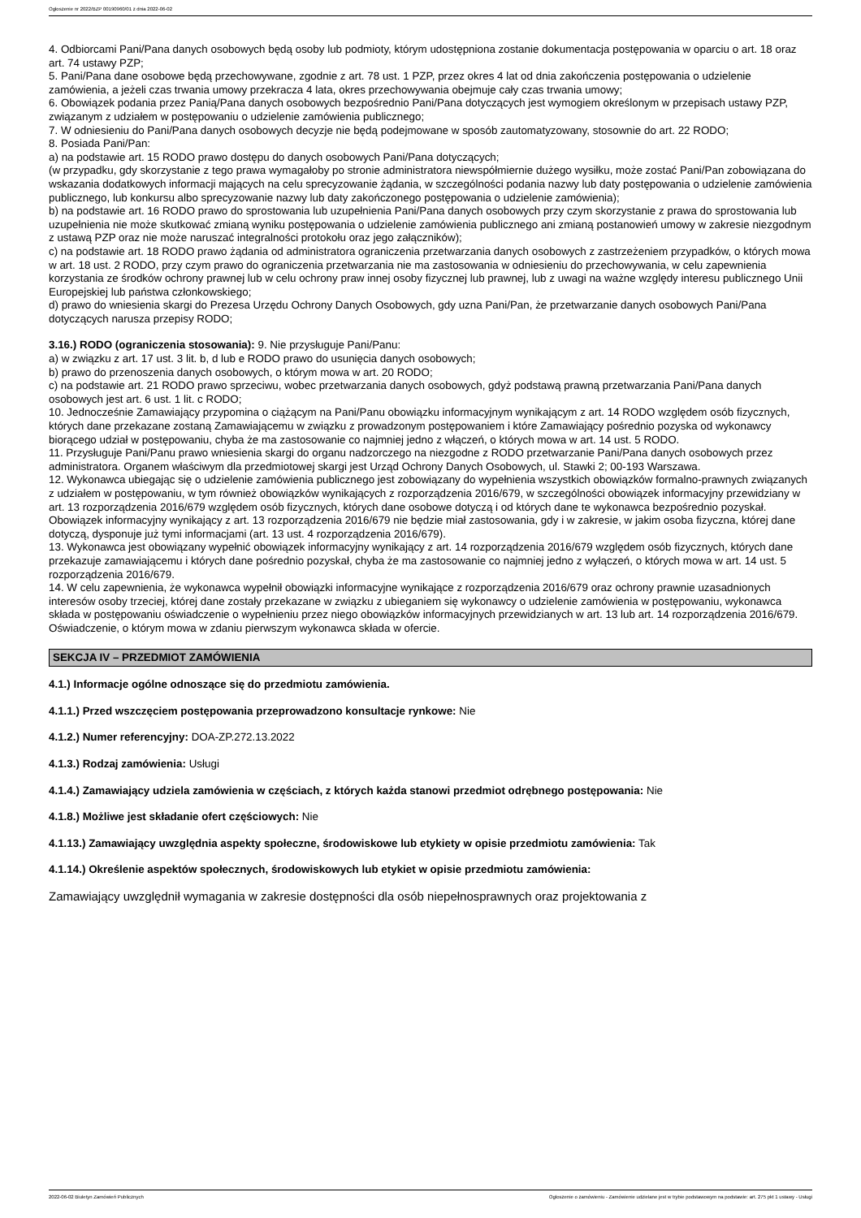Ogłoszenie nr 2022/BZP 00190960/01 z dnia 2022-06-02
4. Odbiorcami Pani/Pana danych osobowych będą osoby lub podmioty, którym udostępniona zostanie dokumentacja postępowania w oparciu o art. 18 oraz art. 74 ustawy PZP;
5. Pani/Pana dane osobowe będą przechowywane, zgodnie z art. 78 ust. 1 PZP, przez okres 4 lat od dnia zakończenia postępowania o udzielenie zamówienia, a jeżeli czas trwania umowy przekracza 4 lata, okres przechowywania obejmuje cały czas trwania umowy;
6. Obowiązek podania przez Panią/Pana danych osobowych bezpośrednio Pani/Pana dotyczących jest wymogiem określonym w przepisach ustawy PZP, związanym z udziałem w postępowaniu o udzielenie zamówienia publicznego;
7. W odniesieniu do Pani/Pana danych osobowych decyzje nie będą podejmowane w sposób zautomatyzowany, stosownie do art. 22 RODO;
8. Posiada Pani/Pan:
a) na podstawie art. 15 RODO prawo dostępu do danych osobowych Pani/Pana dotyczących;
(w przypadku, gdy skorzystanie z tego prawa wymagałoby po stronie administratora niewspółmiernie dużego wysiłku, może zostać Pani/Pan zobowiązana do wskazania dodatkowych informacji mających na celu sprecyzowanie żądania, w szczególności podania nazwy lub daty postępowania o udzielenie zamówienia publicznego, lub konkursu albo sprecyzowanie nazwy lub daty zakończonego postępowania o udzielenie zamówienia);
b) na podstawie art. 16 RODO prawo do sprostowania lub uzupełnienia Pani/Pana danych osobowych przy czym skorzystanie z prawa do sprostowania lub uzupełnienia nie może skutkować zmianą wyniku postępowania o udzielenie zamówienia publicznego ani zmianą postanowień umowy w zakresie niezgodnym z ustawą PZP oraz nie może naruszać integralności protokołu oraz jego załączników);
c) na podstawie art. 18 RODO prawo żądania od administratora ograniczenia przetwarzania danych osobowych z zastrzeżeniem przypadków, o których mowa w art. 18 ust. 2 RODO, przy czym prawo do ograniczenia przetwarzania nie ma zastosowania w odniesieniu do przechowywania, w celu zapewnienia korzystania ze środków ochrony prawnej lub w celu ochrony praw innej osoby fizycznej lub prawnej, lub z uwagi na ważne względy interesu publicznego Unii Europejskiej lub państwa członkowskiego;
d) prawo do wniesienia skargi do Prezesa Urzędu Ochrony Danych Osobowych, gdy uzna Pani/Pan, że przetwarzanie danych osobowych Pani/Pana dotyczących narusza przepisy RODO;
3.16.) RODO (ograniczenia stosowania): 9. Nie przysługuje Pani/Panu:
a) w związku z art. 17 ust. 3 lit. b, d lub e RODO prawo do usunięcia danych osobowych;
b) prawo do przenoszenia danych osobowych, o którym mowa w art. 20 RODO;
c) na podstawie art. 21 RODO prawo sprzeciwu, wobec przetwarzania danych osobowych, gdyż podstawą prawną przetwarzania Pani/Pana danych osobowych jest art. 6 ust. 1 lit. c RODO;
10. Jednocześnie Zamawiający przypomina o ciążącym na Pani/Panu obowiązku informacyjnym wynikającym z art. 14 RODO względem osób fizycznych, których dane przekazane zostaną Zamawiającemu w związku z prowadzonym postępowaniem i które Zamawiający pośrednio pozyska od wykonawcy biorącego udział w postępowaniu, chyba że ma zastosowanie co najmniej jedno z włączeń, o których mowa w art. 14 ust. 5 RODO.
11. Przysługuje Pani/Panu prawo wniesienia skargi do organu nadzorczego na niezgodne z RODO przetwarzanie Pani/Pana danych osobowych przez administratora. Organem właściwym dla przedmiotowej skargi jest Urząd Ochrony Danych Osobowych, ul. Stawki 2; 00-193 Warszawa.
12. Wykonawca ubiegając się o udzielenie zamówienia publicznego jest zobowiązany do wypełnienia wszystkich obowiązków formalno-prawnych związanych z udziałem w postępowaniu, w tym również obowiązków wynikających z rozporządzenia 2016/679, w szczególności obowiązek informacyjny przewidziany w art. 13 rozporządzenia 2016/679 względem osób fizycznych, których dane osobowe dotyczą i od których dane te wykonawca bezpośrednio pozyskał. Obowiązek informacyjny wynikający z art. 13 rozporządzenia 2016/679 nie będzie miał zastosowania, gdy i w zakresie, w jakim osoba fizyczna, której dane dotyczą, dysponuje już tymi informacjami (art. 13 ust. 4 rozporządzenia 2016/679).
13. Wykonawca jest obowiązany wypełnić obowiązek informacyjny wynikający z art. 14 rozporządzenia 2016/679 względem osób fizycznych, których dane przekazuje zamawiającemu i których dane pośrednio pozyskał, chyba że ma zastosowanie co najmniej jedno z wyłączeń, o których mowa w art. 14 ust. 5 rozporządzenia 2016/679.
14. W celu zapewnienia, że wykonawca wypełnił obowiązki informacyjne wynikające z rozporządzenia 2016/679 oraz ochrony prawnie uzasadnionych interesów osoby trzeciej, której dane zostały przekazane w związku z ubieganiem się wykonawcy o udzielenie zamówienia w postępowaniu, wykonawca składa w postępowaniu oświadczenie o wypełnieniu przez niego obowiązków informacyjnych przewidzianych w art. 13 lub art. 14 rozporządzenia 2016/679. Oświadczenie, o którym mowa w zdaniu pierwszym wykonawca składa w ofercie.
SEKCJA IV – PRZEDMIOT ZAMÓWIENIA
4.1.) Informacje ogólne odnoszące się do przedmiotu zamówienia.
4.1.1.) Przed wszczęciem postępowania przeprowadzono konsultacje rynkowe: Nie
4.1.2.) Numer referencyjny: DOA-ZP.272.13.2022
4.1.3.) Rodzaj zamówienia: Usługi
4.1.4.) Zamawiający udziela zamówienia w częściach, z których każda stanowi przedmiot odrębnego postępowania: Nie
4.1.8.) Możliwe jest składanie ofert częściowych: Nie
4.1.13.) Zamawiający uwzględnia aspekty społeczne, środowiskowe lub etykiety w opisie przedmiotu zamówienia: Tak
4.1.14.) Określenie aspektów społecznych, środowiskowych lub etykiet w opisie przedmiotu zamówienia:
Zamawiający uwzględnił wymagania w zakresie dostępności dla osób niepełnosprawnych oraz projektowania z
2022-06-02 Biuletyn Zamówień Publicznych Ogłoszenie o zamówieniu - Zamówienie udzielane jest w trybie podstawowym na podstawie: art. 275 pkt 1 ustawy - Usługi